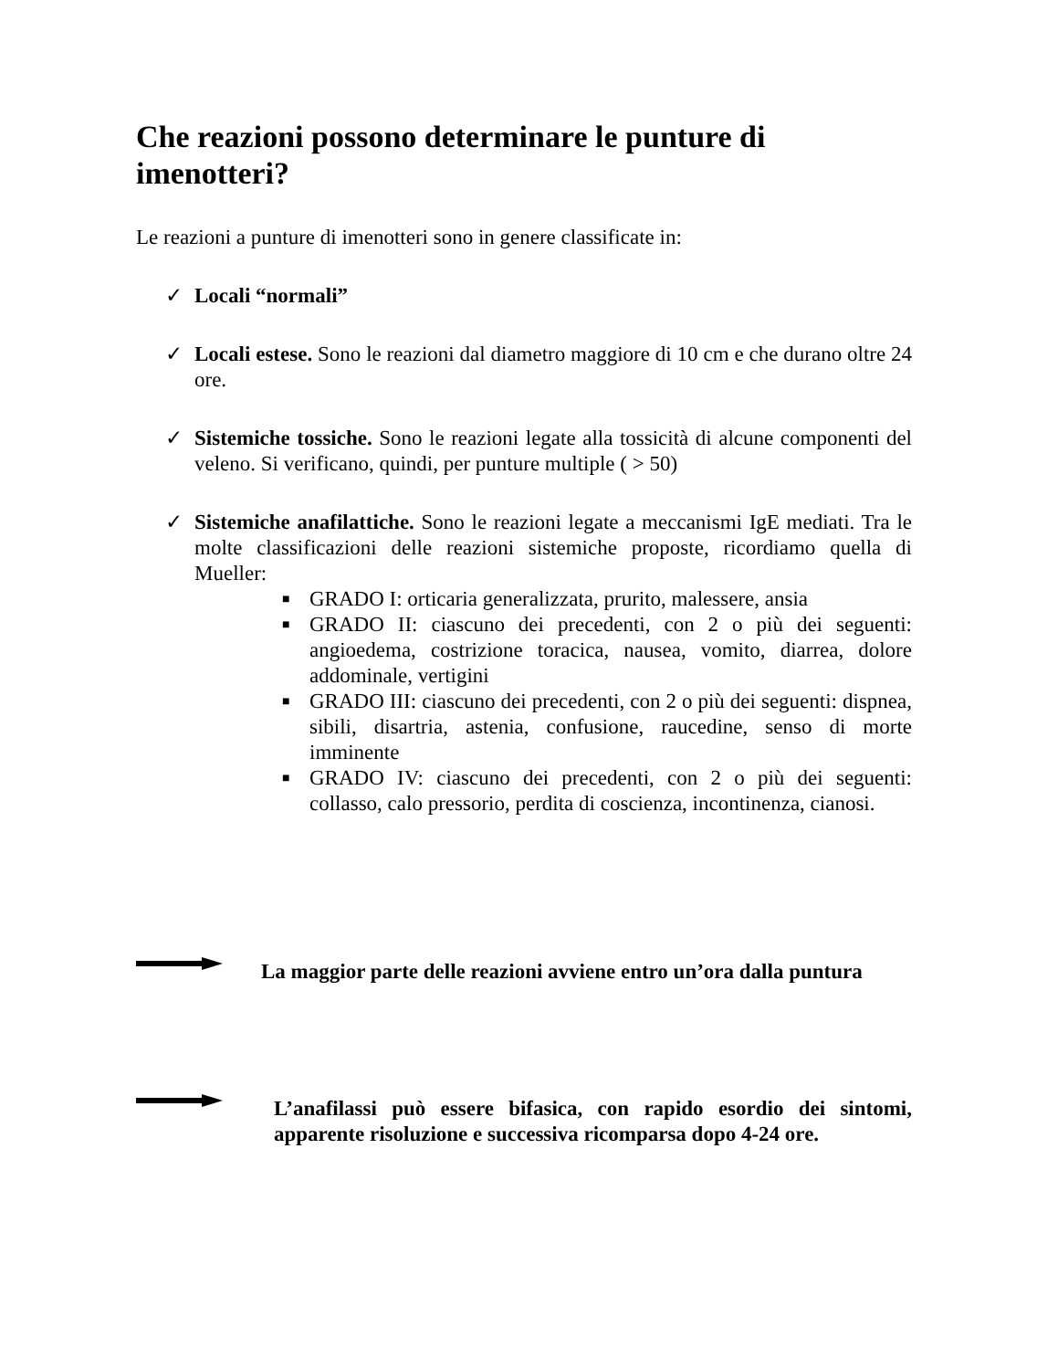Che reazioni possono determinare le punture di imenotteri?
Le reazioni a punture di imenotteri sono in genere classificate in:
✓ Locali “normali”
✓ Locali estese. Sono le reazioni dal diametro maggiore di 10 cm e che durano oltre 24 ore.
✓ Sistemiche tossiche. Sono le reazioni legate alla tossicità di alcune componenti del veleno. Si verificano, quindi, per punture multiple ( > 50)
✓ Sistemiche anafilattiche. Sono le reazioni legate a meccanismi IgE mediati. Tra le molte classificazioni delle reazioni sistemiche proposte, ricordiamo quella di Mueller:
■ GRADO I: orticaria generalizzata, prurito, malessere, ansia
■ GRADO II: ciascuno dei precedenti, con 2 o più dei seguenti: angioedema, costrizione toracica, nausea, vomito, diarrea, dolore addominale, vertigini
■ GRADO III: ciascuno dei precedenti, con 2 o più dei seguenti: dispnea, sibili, disartria, astenia, confusione, raucedine, senso di morte imminente
■ GRADO IV: ciascuno dei precedenti, con 2 o più dei seguenti: collasso, calo pressorio, perdita di coscienza, incontinenza, cianosi.
La maggior parte delle reazioni avviene entro un’ora dalla puntura
L’anafilassi può essere bifasica, con rapido esordio dei sintomi, apparente risoluzione e successiva ricomparsa dopo 4-24 ore.